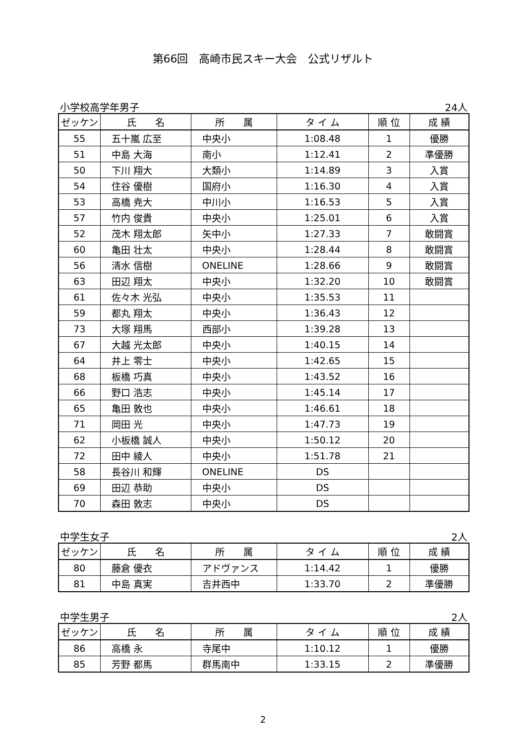第66回　高崎市民スキー大会　公式リザルト
小学校高学年男子 24人
| ゼッケン | 氏 名 | 所 属 | タ イ ム | 順 位 | 成 績 |
| --- | --- | --- | --- | --- | --- |
| 55 | 五十嵐 広至 | 中央小 | 1:08.48 | 1 | 優勝 |
| 51 | 中島 大海 | 南小 | 1:12.41 | 2 | 準優勝 |
| 50 | 下川 翔大 | 大類小 | 1:14.89 | 3 | 入賞 |
| 54 | 住谷 優樹 | 国府小 | 1:16.30 | 4 | 入賞 |
| 53 | 高橋 尭大 | 中川小 | 1:16.53 | 5 | 入賞 |
| 57 | 竹内 俊貴 | 中央小 | 1:25.01 | 6 | 入賞 |
| 52 | 茂木 翔太郎 | 矢中小 | 1:27.33 | 7 | 敢闘賞 |
| 60 | 亀田 壮太 | 中央小 | 1:28.44 | 8 | 敢闘賞 |
| 56 | 清水 信樹 | ONELINE | 1:28.66 | 9 | 敢闘賞 |
| 63 | 田辺 翔太 | 中央小 | 1:32.20 | 10 | 敢闘賞 |
| 61 | 佐々木 光弘 | 中央小 | 1:35.53 | 11 | |
| 59 | 都丸 翔太 | 中央小 | 1:36.43 | 12 | |
| 73 | 大塚 翔馬 | 西部小 | 1:39.28 | 13 | |
| 67 | 大越 光太郎 | 中央小 | 1:40.15 | 14 | |
| 64 | 井上 零士 | 中央小 | 1:42.65 | 15 | |
| 68 | 板橋 巧真 | 中央小 | 1:43.52 | 16 | |
| 66 | 野口 浩志 | 中央小 | 1:45.14 | 17 | |
| 65 | 亀田 敦也 | 中央小 | 1:46.61 | 18 | |
| 71 | 岡田 光 | 中央小 | 1:47.73 | 19 | |
| 62 | 小板橋 誠人 | 中央小 | 1:50.12 | 20 | |
| 72 | 田中 綾人 | 中央小 | 1:51.78 | 21 | |
| 58 | 長谷川 和輝 | ONELINE | DS | | |
| 69 | 田辺 恭助 | 中央小 | DS | | |
| 70 | 森田 敦志 | 中央小 | DS | | |
中学生女子 2人
| ゼッケン | 氏 名 | 所 属 | タ イ ム | 順 位 | 成 績 |
| --- | --- | --- | --- | --- | --- |
| 80 | 藤倉 優衣 | アドヴァンス | 1:14.42 | 1 | 優勝 |
| 81 | 中島 真実 | 吉井西中 | 1:33.70 | 2 | 準優勝 |
中学生男子 2人
| ゼッケン | 氏 名 | 所 属 | タ イ ム | 順 位 | 成 績 |
| --- | --- | --- | --- | --- | --- |
| 86 | 高橋 永 | 寺尾中 | 1:10.12 | 1 | 優勝 |
| 85 | 芳野 都馬 | 群馬南中 | 1:33.15 | 2 | 準優勝 |
2